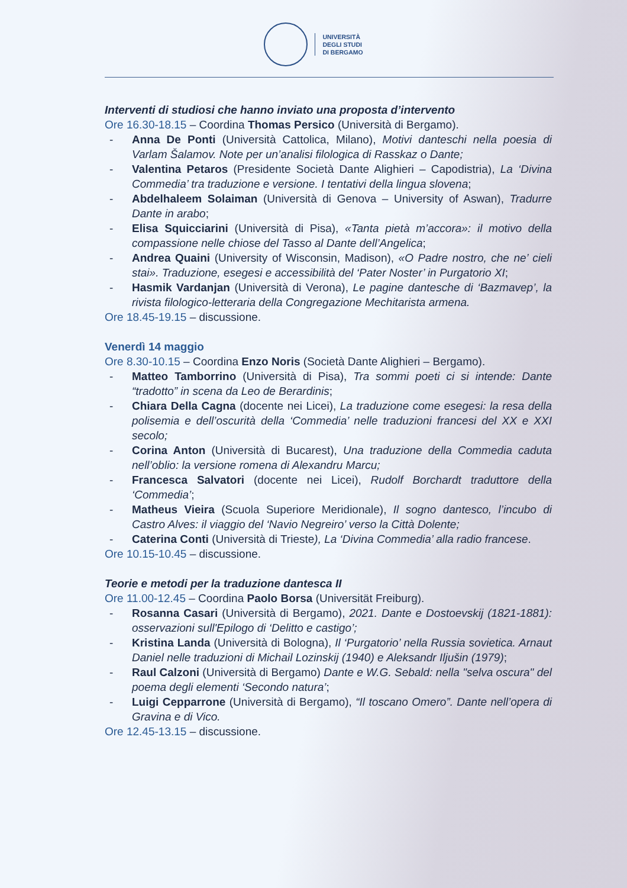UNIVERSITÀ
DEGLI STUDI
DI BERGAMO
Interventi di studiosi che hanno inviato una proposta d’intervento
Ore 16.30-18.15 – Coordina Thomas Persico (Università di Bergamo).
- Anna De Ponti (Università Cattolica, Milano), Motivi danteschi nella poesia di Varlam Šalamov. Note per un’analisi filologica di Rasskaz o Dante;
- Valentina Petaros (Presidente Società Dante Alighieri – Capodistria), La ‘Divina Commedia’ tra traduzione e versione. I tentativi della lingua slovena;
- Abdelhaleem Solaiman (Università di Genova – University of Aswan), Tradurre Dante in arabo;
- Elisa Squicciarini (Università di Pisa), «Tanta pietà m’accora»: il motivo della compassione nelle chiose del Tasso al Dante dell’Angelica;
- Andrea Quaini (University of Wisconsin, Madison), «O Padre nostro, che ne’ cieli stai». Traduzione, esegesi e accessibilità del ‘Pater Noster’ in Purgatorio XI;
- Hasmik Vardanjan (Università di Verona), Le pagine dantesche di ‘Bazmavep’, la rivista filologico-letteraria della Congregazione Mechitarista armena.
Ore 18.45-19.15 – discussione.
Venerdì 14 maggio
Ore 8.30-10.15 – Coordina Enzo Noris (Società Dante Alighieri – Bergamo).
- Matteo Tamborrino (Università di Pisa), Tra sommi poeti ci si intende: Dante “tradotto” in scena da Leo de Berardinis;
- Chiara Della Cagna (docente nei Licei), La traduzione come esegesi: la resa della polisemia e dell’oscurità della ‘Commedia’ nelle traduzioni francesi del XX e XXI secolo;
- Corina Anton (Università di Bucarest), Una traduzione della Commedia caduta nell’oblio: la versione romena di Alexandru Marcu;
- Francesca Salvatori (docente nei Licei), Rudolf Borchardt traduttore della ‘Commedia’;
- Matheus Vieira (Scuola Superiore Meridionale), Il sogno dantesco, l’incubo di Castro Alves: il viaggio del ‘Navio Negreiro’ verso la Città Dolente;
- Caterina Conti (Università di Trieste), La ‘Divina Commedia’ alla radio francese.
Ore 10.15-10.45 – discussione.
Teorie e metodi per la traduzione dantesca II
Ore 11.00-12.45 – Coordina Paolo Borsa (Universität Freiburg).
- Rosanna Casari (Università di Bergamo), 2021. Dante e Dostoevskij (1821-1881): osservazioni sull'Epilogo di ‘Delitto e castigo’;
- Kristina Landa (Università di Bologna), Il ‘Purgatorio’ nella Russia sovietica. Arnaut Daniel nelle traduzioni di Michail Lozinskij (1940) e Aleksandr Iljušin (1979);
- Raul Calzoni (Università di Bergamo) Dante e W.G. Sebald: nella "selva oscura" del poema degli elementi ‘Secondo natura’;
- Luigi Cepparrone (Università di Bergamo), “Il toscano Omero”. Dante nell’opera di Gravina e di Vico.
Ore 12.45-13.15 – discussione.